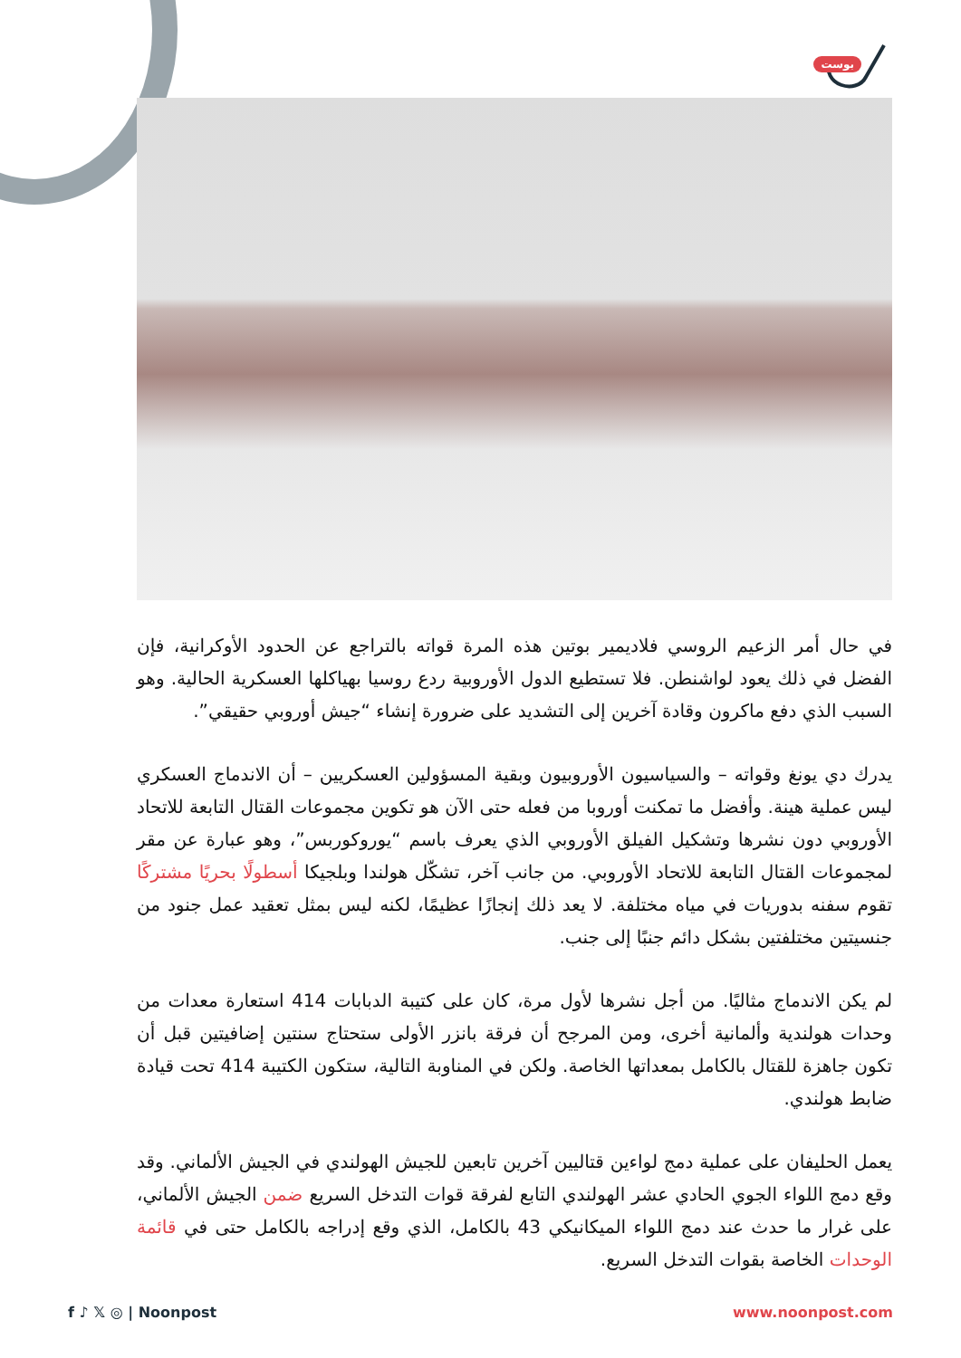بوست
في حال أمر الزعيم الروسي فلاديمير بوتين هذه المرة قواته بالتراجع عن الحدود الأوكرانية، فإن الفضل في ذلك يعود لواشنطن. فلا تستطيع الدول الأوروبية ردع روسيا بهياكلها العسكرية الحالية. وهو السبب الذي دفع ماكرون وقادة آخرين إلى التشديد على ضرورة إنشاء “جيش أوروبي حقيقي”.
يدرك دي يونغ وقواته – والسياسيون الأوروبيون وبقية المسؤولين العسكريين – أن الاندماج العسكري ليس عملية هينة. وأفضل ما تمكنت أوروبا من فعله حتى الآن هو تكوين مجموعات القتال التابعة للاتحاد الأوروبي دون نشرها وتشكيل الفيلق الأوروبي الذي يعرف باسم “يوروكوربس”، وهو عبارة عن مقر لمجموعات القتال التابعة للاتحاد الأوروبي. من جانب آخر، تشكّل هولندا وبلجيكا أسطولًا بحريًا مشتركًا تقوم سفنه بدوريات في مياه مختلفة. لا يعد ذلك إنجازًا عظيمًا، لكنه ليس بمثل تعقيد عمل جنود من جنسيتين مختلفتين بشكل دائم جنبًا إلى جنب.
لم يكن الاندماج مثاليًا. من أجل نشرها لأول مرة، كان على كتيبة الدبابات 414 استعارة معدات من وحدات هولندية وألمانية أخرى، ومن المرجح أن فرقة بانزر الأولى ستحتاج سنتين إضافيتين قبل أن تكون جاهزة للقتال بالكامل بمعداتها الخاصة. ولكن في المناوبة التالية، ستكون الكتيبة 414 تحت قيادة ضابط هولندي.
يعمل الحليفان على عملية دمج لواءين قتاليين آخرين تابعين للجيش الهولندي في الجيش الألماني. وقد وقع دمج اللواء الجوي الحادي عشر الهولندي التابع لفرقة قوات التدخل السريع ضمن الجيش الألماني، على غرار ما حدث عند دمج اللواء الميكانيكي 43 بالكامل، الذي وقع إدراجه بالكامل حتى في قائمة الوحدات الخاصة بقوات التدخل السريع.
f ♪ 𝕏 ◎ | Noonpost www.noonpost.com